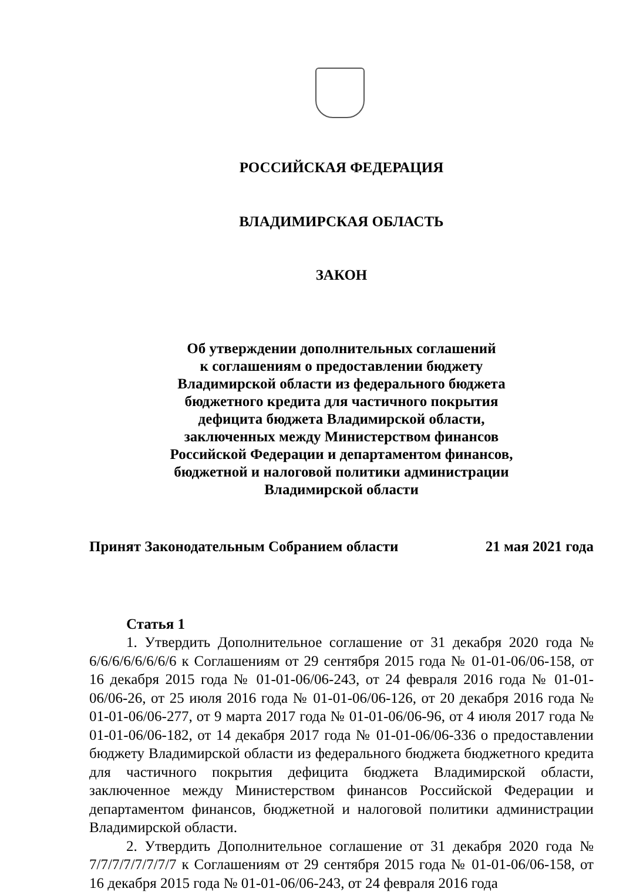РОССИЙСКАЯ ФЕДЕРАЦИЯ
ВЛАДИМИРСКАЯ ОБЛАСТЬ
ЗАКОН
Об утверждении дополнительных соглашений
к соглашениям о предоставлении бюджету
Владимирской области из федерального бюджета
бюджетного кредита для частичного покрытия
дефицита бюджета Владимирской области,
заключенных между Министерством финансов
Российской Федерации и департаментом финансов,
бюджетной и налоговой политики администрации
Владимирской области
Принят Законодательным Собранием области 21 мая 2021 года
Статья 1
1. Утвердить Дополнительное соглашение от 31 декабря 2020 года № 6/6/6/6/6/6/6/6 к Соглашениям от 29 сентября 2015 года № 01-01-06/06-158, от 16 декабря 2015 года № 01-01-06/06-243, от 24 февраля 2016 года № 01-01-06/06-26, от 25 июля 2016 года № 01-01-06/06-126, от 20 декабря 2016 года № 01-01-06/06-277, от 9 марта 2017 года № 01-01-06/06-96, от 4 июля 2017 года № 01-01-06/06-182, от 14 декабря 2017 года № 01-01-06/06-336 о предоставлении бюджету Владимирской области из федерального бюджета бюджетного кредита для частичного покрытия дефицита бюджета Владимирской области, заключенное между Министерством финансов Российской Федерации и департаментом финансов, бюджетной и налоговой политики администрации Владимирской области.
2. Утвердить Дополнительное соглашение от 31 декабря 2020 года № 7/7/7/7/7/7/7/7 к Соглашениям от 29 сентября 2015 года № 01-01-06/06-158, от 16 декабря 2015 года № 01-01-06/06-243, от 24 февраля 2016 года